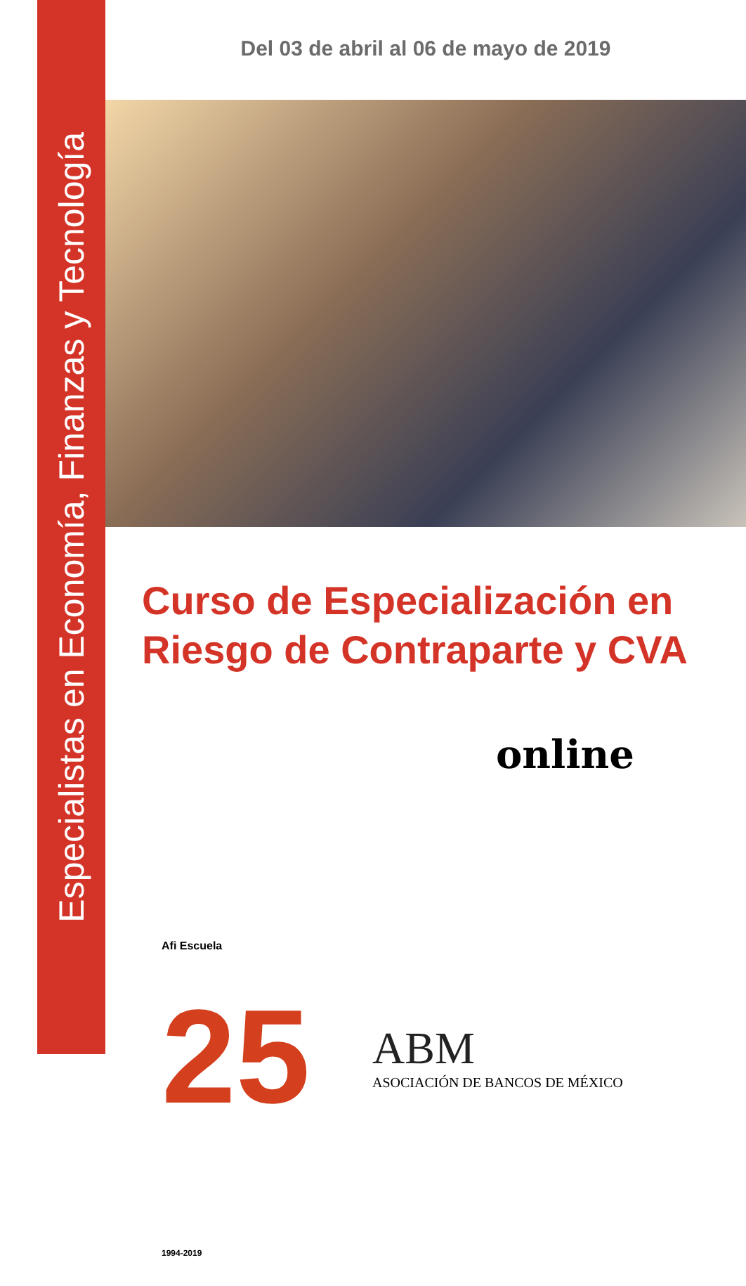Especialistas en Economía, Finanzas y Tecnología
Del 03 de abril al 06 de mayo de 2019
Curso de Especialización en
Riesgo de Contraparte y CVA
online
Afi Escuela 25 1994-2019
ABM
ASOCIACIÓN DE BANCOS DE MÉXICO